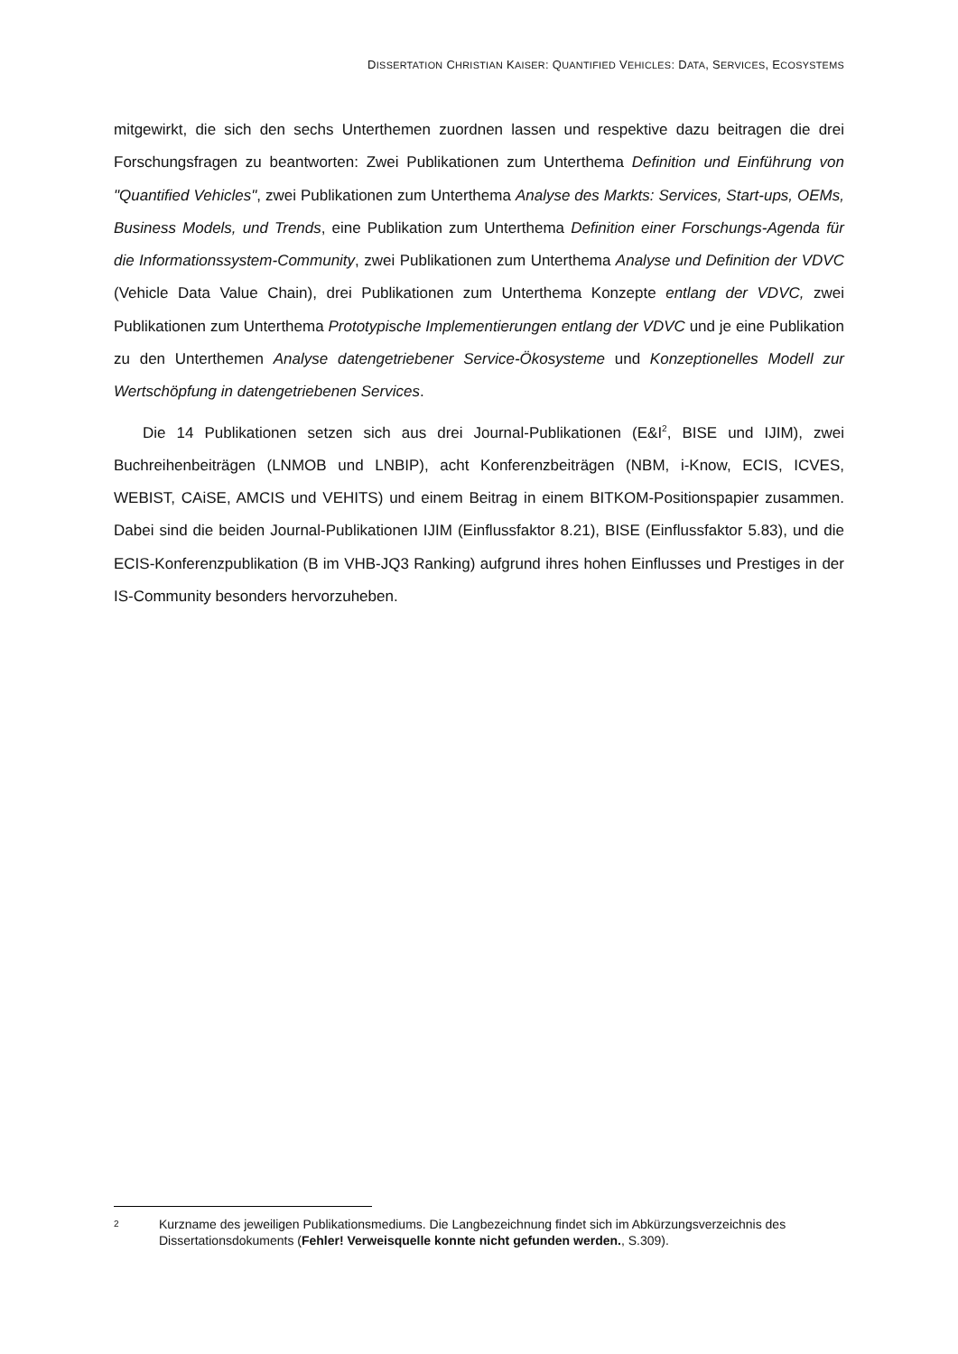DISSERTATION CHRISTIAN KAISER: QUANTIFIED VEHICLES: DATA, SERVICES, ECOSYSTEMS
mitgewirkt, die sich den sechs Unterthemen zuordnen lassen und respektive dazu beitragen die drei Forschungsfragen zu beantworten: Zwei Publikationen zum Unterthema Definition und Einführung von "Quantified Vehicles", zwei Publikationen zum Unterthema Analyse des Markts: Services, Start-ups, OEMs, Business Models, und Trends, eine Publikation zum Unterthema Definition einer Forschungs-Agenda für die Informationssystem-Community, zwei Publikationen zum Unterthema Analyse und Definition der VDVC (Vehicle Data Value Chain), drei Publikationen zum Unterthema Konzepte entlang der VDVC, zwei Publikationen zum Unterthema Prototypische Implementierungen entlang der VDVC und je eine Publikation zu den Unterthemen Analyse datengetriebener Service-Ökosysteme und Konzeptionelles Modell zur Wertschöpfung in datengetriebenen Services.
Die 14 Publikationen setzen sich aus drei Journal-Publikationen (E&I<sup>2</sup>, BISE und IJIM), zwei Buchreihenbeiträgen (LNMOB und LNBIP), acht Konferenzbeiträgen (NBM, i-Know, ECIS, ICVES, WEBIST, CAiSE, AMCIS und VEHITS) und einem Beitrag in einem BITKOM-Positionspapier zusammen. Dabei sind die beiden Journal-Publikationen IJIM (Einflussfaktor 8.21), BISE (Einflussfaktor 5.83), und die ECIS-Konferenzpublikation (B im VHB-JQ3 Ranking) aufgrund ihres hohen Einflusses und Prestiges in der IS-Community besonders hervorzuheben.
2
Kurzname des jeweiligen Publikationsmediums. Die Langbezeichnung findet sich im Abkürzungsverzeichnis des Dissertationsdokuments (Fehler! Verweisquelle konnte nicht gefunden werden., S.309).